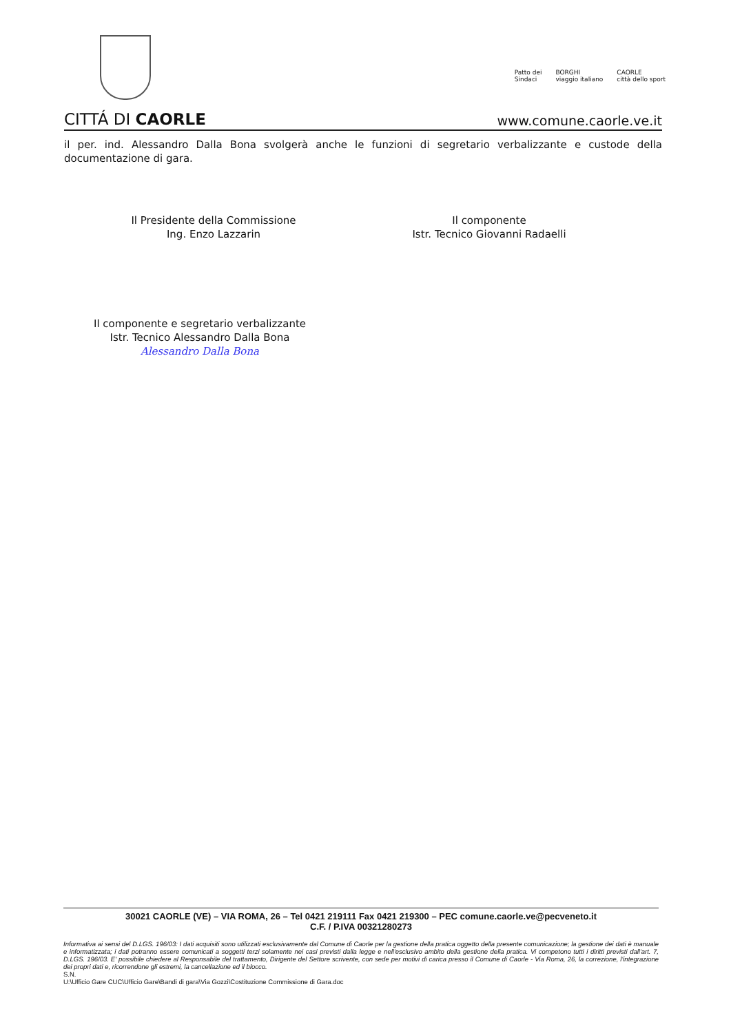Patto dei
Sindaci
BORGHI
viaggio italiano
CAORLE
città dello sport
CITTÁ DI CAORLE
www.comune.caorle.ve.it
il per. ind. Alessandro Dalla Bona svolgerà anche le funzioni di segretario verbalizzante e custode della documentazione di gara.
Il Presidente della Commissione
Ing. Enzo Lazzarin
Il componente
Istr. Tecnico Giovanni Radaelli
Il componente e segretario verbalizzante
Istr. Tecnico Alessandro Dalla Bona
Alessandro Dalla Bona
30021 CAORLE (VE) – VIA ROMA, 26 – Tel 0421 219111 Fax 0421 219300 – PEC comune.caorle.ve@pecveneto.it
C.F. / P.IVA 00321280273
Informativa ai sensi del D.LGS. 196/03: I dati acquisiti sono utilizzati esclusivamente dal Comune di Caorle per la gestione della pratica oggetto della presente comunicazione; la gestione dei dati è manuale e informatizzata; i dati potranno essere comunicati a soggetti terzi solamente nei casi previsti dalla legge e nell'esclusivo ambito della gestione della pratica. Vi competono tutti i diritti previsti dall'art. 7, D.LGS. 196/03. E' possibile chiedere al Responsabile del trattamento, Dirigente del Settore scrivente, con sede per motivi di carica presso il Comune di Caorle - Via Roma, 26, la correzione, l'integrazione dei propri dati e, ricorrendone gli estremi, la cancellazione ed il blocco.
S.N.
U:\Ufficio Gare CUC\Ufficio Gare\Bandi di gara\Via Gozzi\Costituzione Commissione di Gara.doc